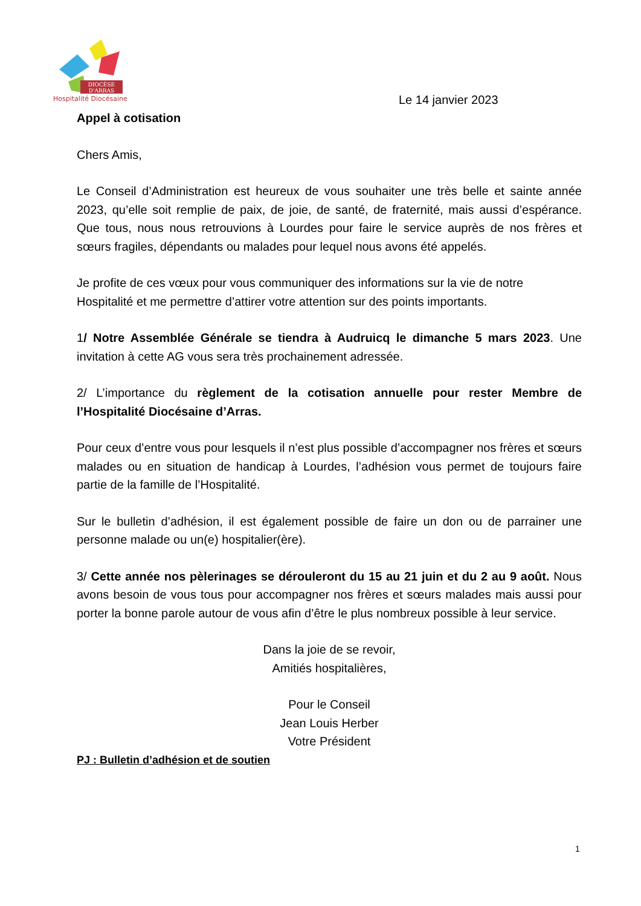DIOCÈSE
D'ARRAS
Hospitalité Diocésaine
Le 14 janvier 2023
Appel à cotisation
Chers Amis,
Le Conseil d’Administration est heureux de vous souhaiter une très belle et sainte année 2023, qu’elle soit remplie de paix, de joie, de santé, de fraternité, mais aussi d’espérance. Que tous, nous nous retrouvions à Lourdes pour faire le service auprès de nos frères et sœurs fragiles, dépendants ou malades pour lequel nous avons été appelés.
Je profite de ces vœux pour vous communiquer des informations sur la vie de notre Hospitalité et me permettre d’attirer votre attention sur des points importants.
1/ Notre Assemblée Générale se tiendra à Audruicq le dimanche 5 mars 2023. Une invitation à cette AG vous sera très prochainement adressée.
2/ L’importance du règlement de la cotisation annuelle pour rester Membre de l’Hospitalité Diocésaine d’Arras.
Pour ceux d’entre vous pour lesquels il n’est plus possible d’accompagner nos frères et sœurs malades ou en situation de handicap à Lourdes, l’adhésion vous permet de toujours faire partie de la famille de l’Hospitalité.
Sur le bulletin d’adhésion, il est également possible de faire un don ou de parrainer une personne malade ou un(e) hospitalier(ère).
3/ Cette année nos pèlerinages se dérouleront du 15 au 21 juin et du 2 au 9 août. Nous avons besoin de vous tous pour accompagner nos frères et sœurs malades mais aussi pour porter la bonne parole autour de vous afin d’être le plus nombreux possible à leur service.
Dans la joie de se revoir,
Amitiés hospitalières,
Pour le Conseil
Jean Louis Herber
Votre Président
PJ : Bulletin d’adhésion et de soutien
1